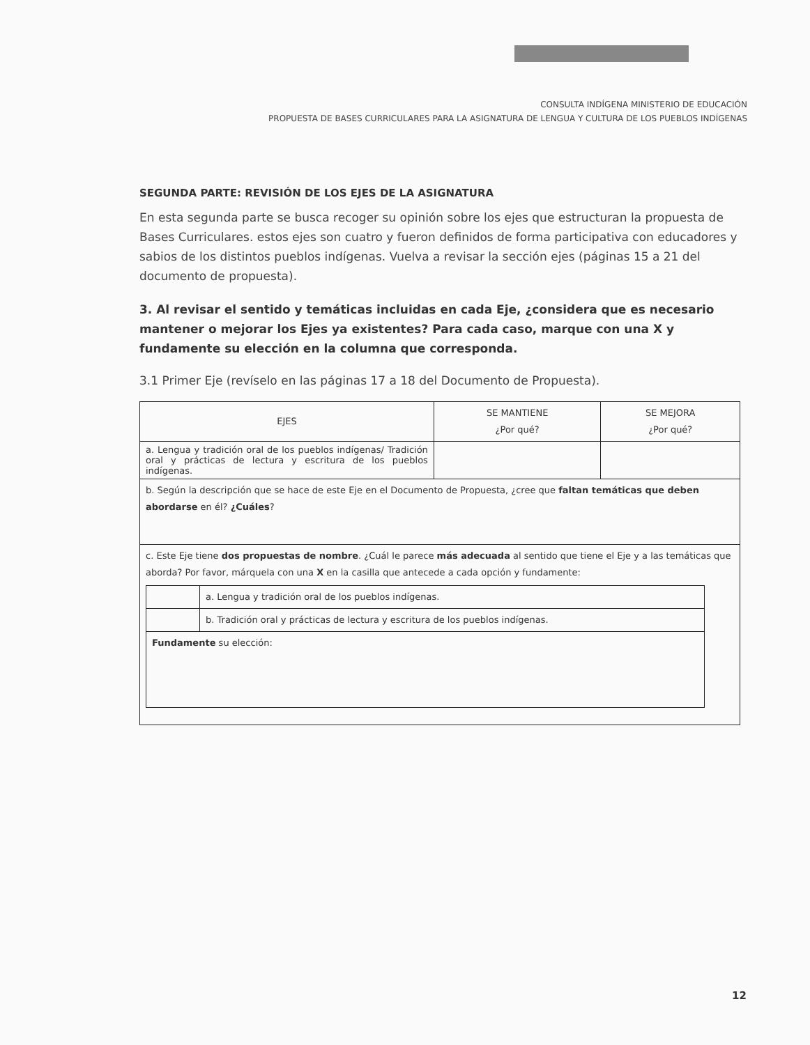CONSULTA INDÍGENA MINISTERIO DE EDUCACIÓN
PROPUESTA DE BASES CURRICULARES PARA LA ASIGNATURA DE LENGUA Y CULTURA DE LOS PUEBLOS INDÍGENAS
SEGUNDA PARTE: REVISIÓN DE LOS EJES DE LA ASIGNATURA
En esta segunda parte se busca recoger su opinión sobre los ejes que estructuran la propuesta de Bases Curriculares. estos ejes son cuatro y fueron definidos de forma participativa con educadores y sabios de los distintos pueblos indígenas. Vuelva a revisar la sección ejes (páginas 15 a 21 del documento de propuesta).
3. Al revisar el sentido y temáticas incluidas en cada Eje, ¿considera que es necesario mantener o mejorar los Ejes ya existentes? Para cada caso, marque con una X y fundamente su elección en la columna que corresponda.
3.1 Primer Eje (revíselo en las páginas 17 a 18 del Documento de Propuesta).
| EJES | SE MANTIENE ¿Por qué? | SE MEJORA ¿Por qué? |
| --- | --- | --- |
| a. Lengua y tradición oral de los pueblos indígenas/ Tradición oral y prácticas de lectura y escritura de los pueblos indígenas. | | |
| b. Según la descripción que se hace de este Eje en el Documento de Propuesta, ¿cree que faltan temáticas que deben abordarse en él? ¿Cuáles ? | | |
| c. Este Eje tiene dos propuestas de nombre . ¿Cuál le parece más adecuada al sentido que tiene el Eje y a las temáticas que aborda? Por favor, márquela con una X en la casilla que antecede a cada opción y fundamente: / / a. Lengua y tradición oral de los pueblos indígenas. / / / b. Tradición oral y prácticas de lectura y escritura de los pueblos indígenas. / / Fundamente su elección: / / | | |
12